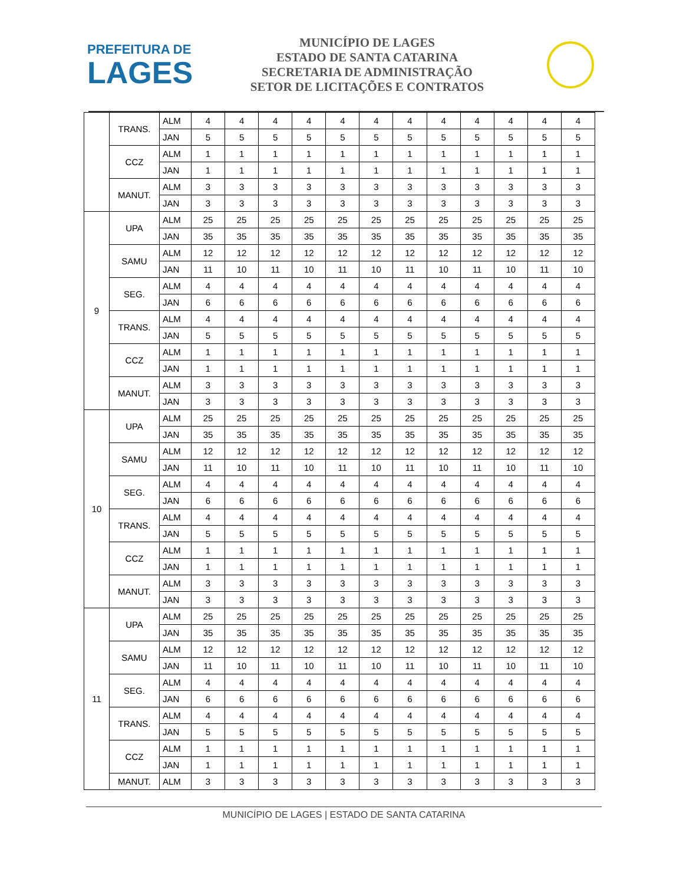PREFEITURA DE
LAGES
MUNICÍPIO DE LAGES
ESTADO DE SANTA CATARINA
SECRETARIA DE ADMINISTRAÇÃO
SETOR DE LICITAÇÕES E CONTRATOS
| | TRANS. | ALM | 4 | 4 | 4 | 4 | 4 | 4 | 4 | 4 | 4 | 4 | 4 | 4 |
| | | JAN | 5 | 5 | 5 | 5 | 5 | 5 | 5 | 5 | 5 | 5 | 5 | 5 |
| | CCZ | ALM | 1 | 1 | 1 | 1 | 1 | 1 | 1 | 1 | 1 | 1 | 1 | 1 |
| | | JAN | 1 | 1 | 1 | 1 | 1 | 1 | 1 | 1 | 1 | 1 | 1 | 1 |
| | MANUT. | ALM | 3 | 3 | 3 | 3 | 3 | 3 | 3 | 3 | 3 | 3 | 3 | 3 |
| | | JAN | 3 | 3 | 3 | 3 | 3 | 3 | 3 | 3 | 3 | 3 | 3 | 3 |
| 9 | UPA | ALM | 25 | 25 | 25 | 25 | 25 | 25 | 25 | 25 | 25 | 25 | 25 | 25 |
| | | JAN | 35 | 35 | 35 | 35 | 35 | 35 | 35 | 35 | 35 | 35 | 35 | 35 |
| | SAMU | ALM | 12 | 12 | 12 | 12 | 12 | 12 | 12 | 12 | 12 | 12 | 12 | 12 |
| | | JAN | 11 | 10 | 11 | 10 | 11 | 10 | 11 | 10 | 11 | 10 | 11 | 10 |
| | SEG. | ALM | 4 | 4 | 4 | 4 | 4 | 4 | 4 | 4 | 4 | 4 | 4 | 4 |
| | | JAN | 6 | 6 | 6 | 6 | 6 | 6 | 6 | 6 | 6 | 6 | 6 | 6 |
| | TRANS. | ALM | 4 | 4 | 4 | 4 | 4 | 4 | 4 | 4 | 4 | 4 | 4 | 4 |
| | | JAN | 5 | 5 | 5 | 5 | 5 | 5 | 5 | 5 | 5 | 5 | 5 | 5 |
| | CCZ | ALM | 1 | 1 | 1 | 1 | 1 | 1 | 1 | 1 | 1 | 1 | 1 | 1 |
| | | JAN | 1 | 1 | 1 | 1 | 1 | 1 | 1 | 1 | 1 | 1 | 1 | 1 |
| | MANUT. | ALM | 3 | 3 | 3 | 3 | 3 | 3 | 3 | 3 | 3 | 3 | 3 | 3 |
| | | JAN | 3 | 3 | 3 | 3 | 3 | 3 | 3 | 3 | 3 | 3 | 3 | 3 |
| 10 | UPA | ALM | 25 | 25 | 25 | 25 | 25 | 25 | 25 | 25 | 25 | 25 | 25 | 25 |
| | | JAN | 35 | 35 | 35 | 35 | 35 | 35 | 35 | 35 | 35 | 35 | 35 | 35 |
| | SAMU | ALM | 12 | 12 | 12 | 12 | 12 | 12 | 12 | 12 | 12 | 12 | 12 | 12 |
| | | JAN | 11 | 10 | 11 | 10 | 11 | 10 | 11 | 10 | 11 | 10 | 11 | 10 |
| | SEG. | ALM | 4 | 4 | 4 | 4 | 4 | 4 | 4 | 4 | 4 | 4 | 4 | 4 |
| | | JAN | 6 | 6 | 6 | 6 | 6 | 6 | 6 | 6 | 6 | 6 | 6 | 6 |
| | TRANS. | ALM | 4 | 4 | 4 | 4 | 4 | 4 | 4 | 4 | 4 | 4 | 4 | 4 |
| | | JAN | 5 | 5 | 5 | 5 | 5 | 5 | 5 | 5 | 5 | 5 | 5 | 5 |
| | CCZ | ALM | 1 | 1 | 1 | 1 | 1 | 1 | 1 | 1 | 1 | 1 | 1 | 1 |
| | | JAN | 1 | 1 | 1 | 1 | 1 | 1 | 1 | 1 | 1 | 1 | 1 | 1 |
| | MANUT. | ALM | 3 | 3 | 3 | 3 | 3 | 3 | 3 | 3 | 3 | 3 | 3 | 3 |
| | | JAN | 3 | 3 | 3 | 3 | 3 | 3 | 3 | 3 | 3 | 3 | 3 | 3 |
| 11 | UPA | ALM | 25 | 25 | 25 | 25 | 25 | 25 | 25 | 25 | 25 | 25 | 25 | 25 |
| | | JAN | 35 | 35 | 35 | 35 | 35 | 35 | 35 | 35 | 35 | 35 | 35 | 35 |
| | SAMU | ALM | 12 | 12 | 12 | 12 | 12 | 12 | 12 | 12 | 12 | 12 | 12 | 12 |
| | | JAN | 11 | 10 | 11 | 10 | 11 | 10 | 11 | 10 | 11 | 10 | 11 | 10 |
| | SEG. | ALM | 4 | 4 | 4 | 4 | 4 | 4 | 4 | 4 | 4 | 4 | 4 | 4 |
| | | JAN | 6 | 6 | 6 | 6 | 6 | 6 | 6 | 6 | 6 | 6 | 6 | 6 |
| | TRANS. | ALM | 4 | 4 | 4 | 4 | 4 | 4 | 4 | 4 | 4 | 4 | 4 | 4 |
| | | JAN | 5 | 5 | 5 | 5 | 5 | 5 | 5 | 5 | 5 | 5 | 5 | 5 |
| | CCZ | ALM | 1 | 1 | 1 | 1 | 1 | 1 | 1 | 1 | 1 | 1 | 1 | 1 |
| | | JAN | 1 | 1 | 1 | 1 | 1 | 1 | 1 | 1 | 1 | 1 | 1 | 1 |
| | MANUT. | ALM | 3 | 3 | 3 | 3 | 3 | 3 | 3 | 3 | 3 | 3 | 3 | 3 |
MUNICÍPIO DE LAGES | ESTADO DE SANTA CATARINA